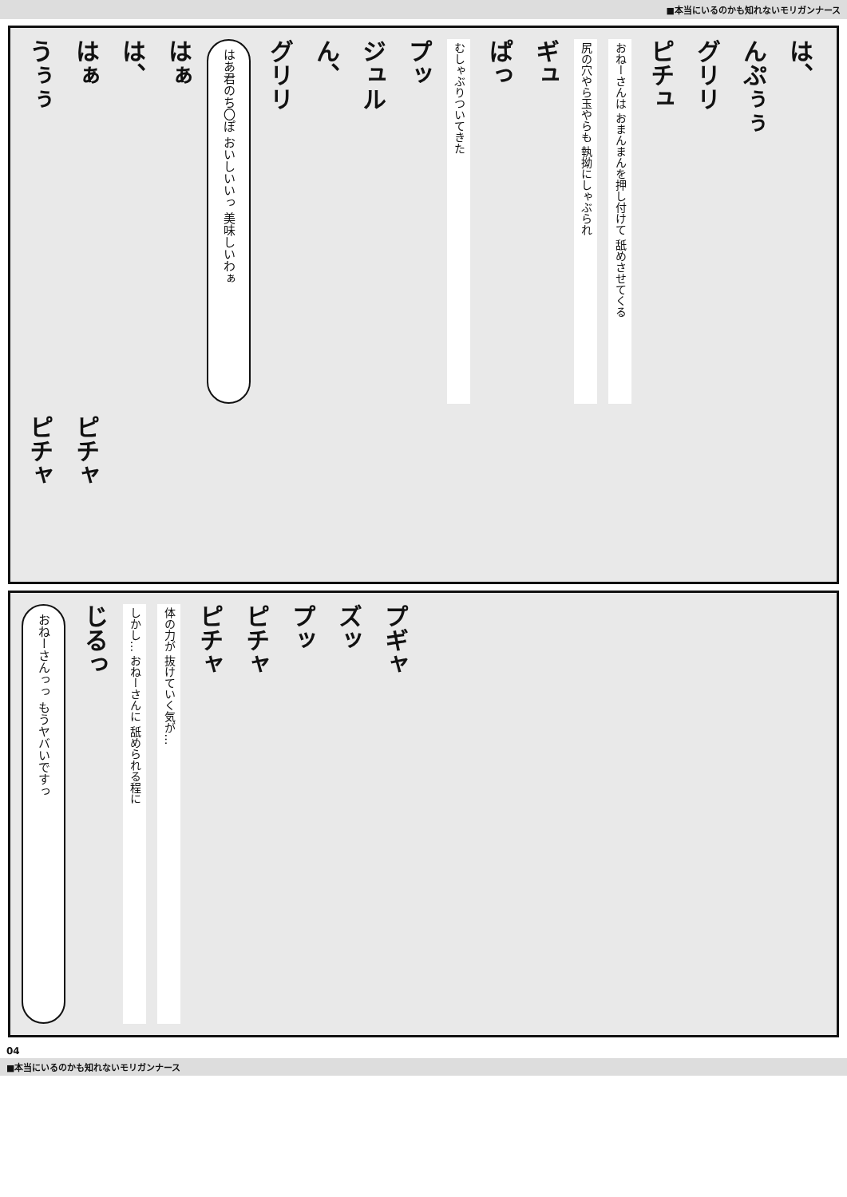■本当にいるのかも知れないモリガンナース
うぅぅ
はぁ
は、
はぁ
はあ君のち〇ぽ おいしいいっ 美味しいわぁ
グリリ
ん、
ジュル
プッ
むしゃぶりついてきた
ぱっ
ギュ
尻の穴やら玉やらも 執拗にしゃぶられ
おねーさんは おまんまんを押し付けて 舐めさせてくる
ピチュ
グリリ
んぷぅぅ
は、
ピチャ
ピチャ
おねーさんっっ もうヤバいですっ
じるっ
しかし… おねーさんに 舐められる程に
体の力が 抜けていく気が…
ピチャ
ピチャ
プッ
ズッ
プギャ
04
■本当にいるのかも知れないモリガンナース